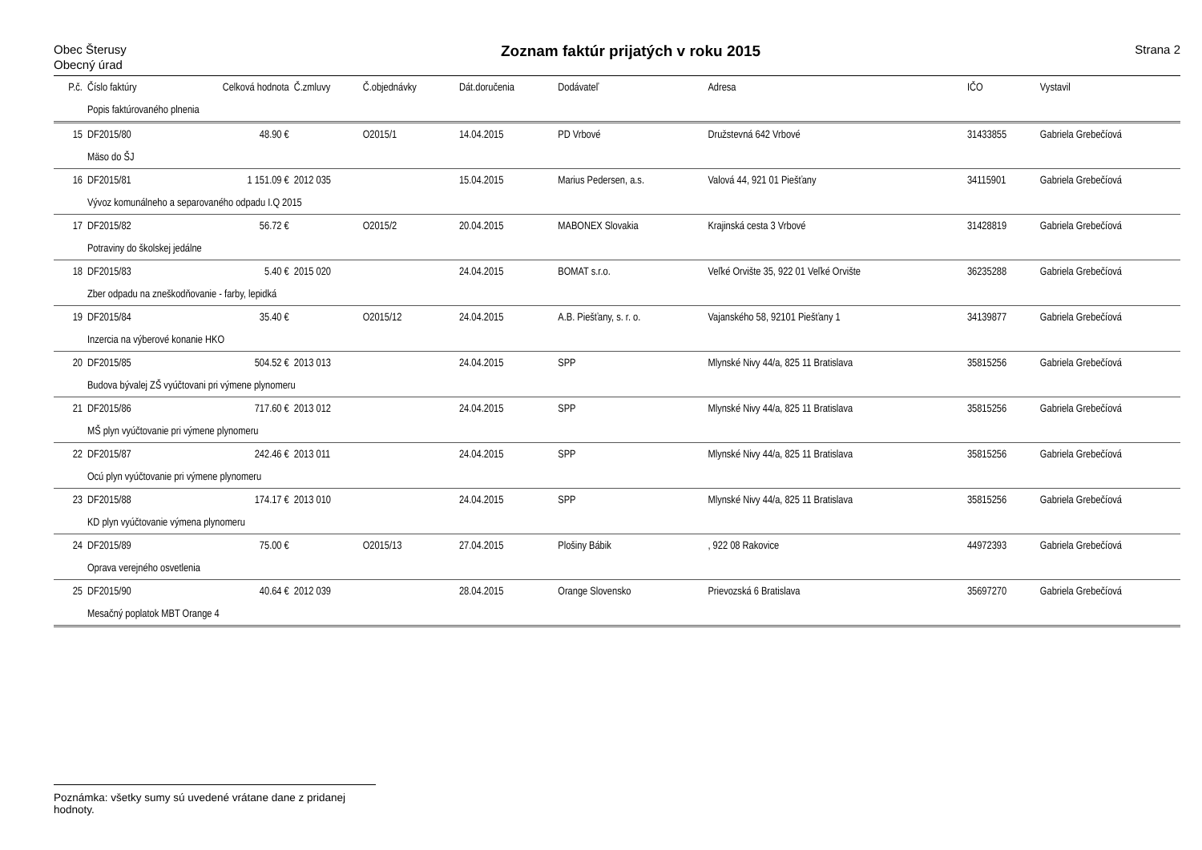Obec Šterusy
Obecný úrad
Zoznam faktúr prijatých v roku 2015
Strana 2
| P.č. | Číslo faktúry | Celková hodnota | Č.zmluvy | Č.objednávky | Dát.doručenia | Dodávateľ | Adresa | IČO | Vystavil |
| --- | --- | --- | --- | --- | --- | --- | --- | --- | --- |
| | Popis faktúrovaného plnenia | | | | | | | | |
| 15 | DF2015/80 | 48.90 € | | O2015/1 | 14.04.2015 | PD Vrbové | Družstevná 642 Vrbové | 31433855 | Gabriela Grebečíová |
| | Mäso do ŠJ | | | | | | | | |
| 16 | DF2015/81 | 1 151.09 € | 2012 035 | | 15.04.2015 | Marius Pedersen, a.s. | Valová 44, 921 01 Piešťany | 34115901 | Gabriela Grebečíová |
| | Vývoz komunálneho a separovaného odpadu I.Q 2015 | | | | | | | | |
| 17 | DF2015/82 | 56.72 € | | O2015/2 | 20.04.2015 | MABONEX Slovakia | Krajinská cesta 3 Vrbové | 31428819 | Gabriela Grebečíová |
| | Potraviny do školskej jedálne | | | | | | | | |
| 18 | DF2015/83 | 5.40 € | 2015 020 | | 24.04.2015 | BOMAT s.r.o. | Veľké Orvište 35, 922 01 Veľké Orvište | 36235288 | Gabriela Grebečíová |
| | Zber odpadu na zneškodňovanie - farby, lepidká | | | | | | | | |
| 19 | DF2015/84 | 35.40 € | | O2015/12 | 24.04.2015 | A.B. Piešťany, s. r. o. | Vajanského 58, 92101 Piešťany 1 | 34139877 | Gabriela Grebečíová |
| | Inzercia na výberové konanie HKO | | | | | | | | |
| 20 | DF2015/85 | 504.52 € | 2013 013 | | 24.04.2015 | SPP | Mlynské Nivy 44/a, 825 11 Bratislava | 35815256 | Gabriela Grebečíová |
| | Budova bývalej ZŠ vyúčtovani pri výmene plynomeru | | | | | | | | |
| 21 | DF2015/86 | 717.60 € | 2013 012 | | 24.04.2015 | SPP | Mlynské Nivy 44/a, 825 11 Bratislava | 35815256 | Gabriela Grebečíová |
| | MŠ plyn vyúčtovanie pri výmene plynomeru | | | | | | | | |
| 22 | DF2015/87 | 242.46 € | 2013 011 | | 24.04.2015 | SPP | Mlynské Nivy 44/a, 825 11 Bratislava | 35815256 | Gabriela Grebečíová |
| | Ocú plyn vyúčtovanie pri výmene plynomeru | | | | | | | | |
| 23 | DF2015/88 | 174.17 € | 2013 010 | | 24.04.2015 | SPP | Mlynské Nivy 44/a, 825 11 Bratislava | 35815256 | Gabriela Grebečíová |
| | KD plyn vyúčtovanie výmena plynomeru | | | | | | | | |
| 24 | DF2015/89 | 75.00 € | | O2015/13 | 27.04.2015 | Plošiny Bábik | , 922 08 Rakovice | 44972393 | Gabriela Grebečíová |
| | Oprava verejného osvetlenia | | | | | | | | |
| 25 | DF2015/90 | 40.64 € | 2012 039 | | 28.04.2015 | Orange Slovensko | Prievozská 6 Bratislava | 35697270 | Gabriela Grebečíová |
| | Mesačný poplatok MBT Orange 4 | | | | | | | | |
Poznámka: všetky sumy sú uvedené vrátane dane z pridanej hodnoty.